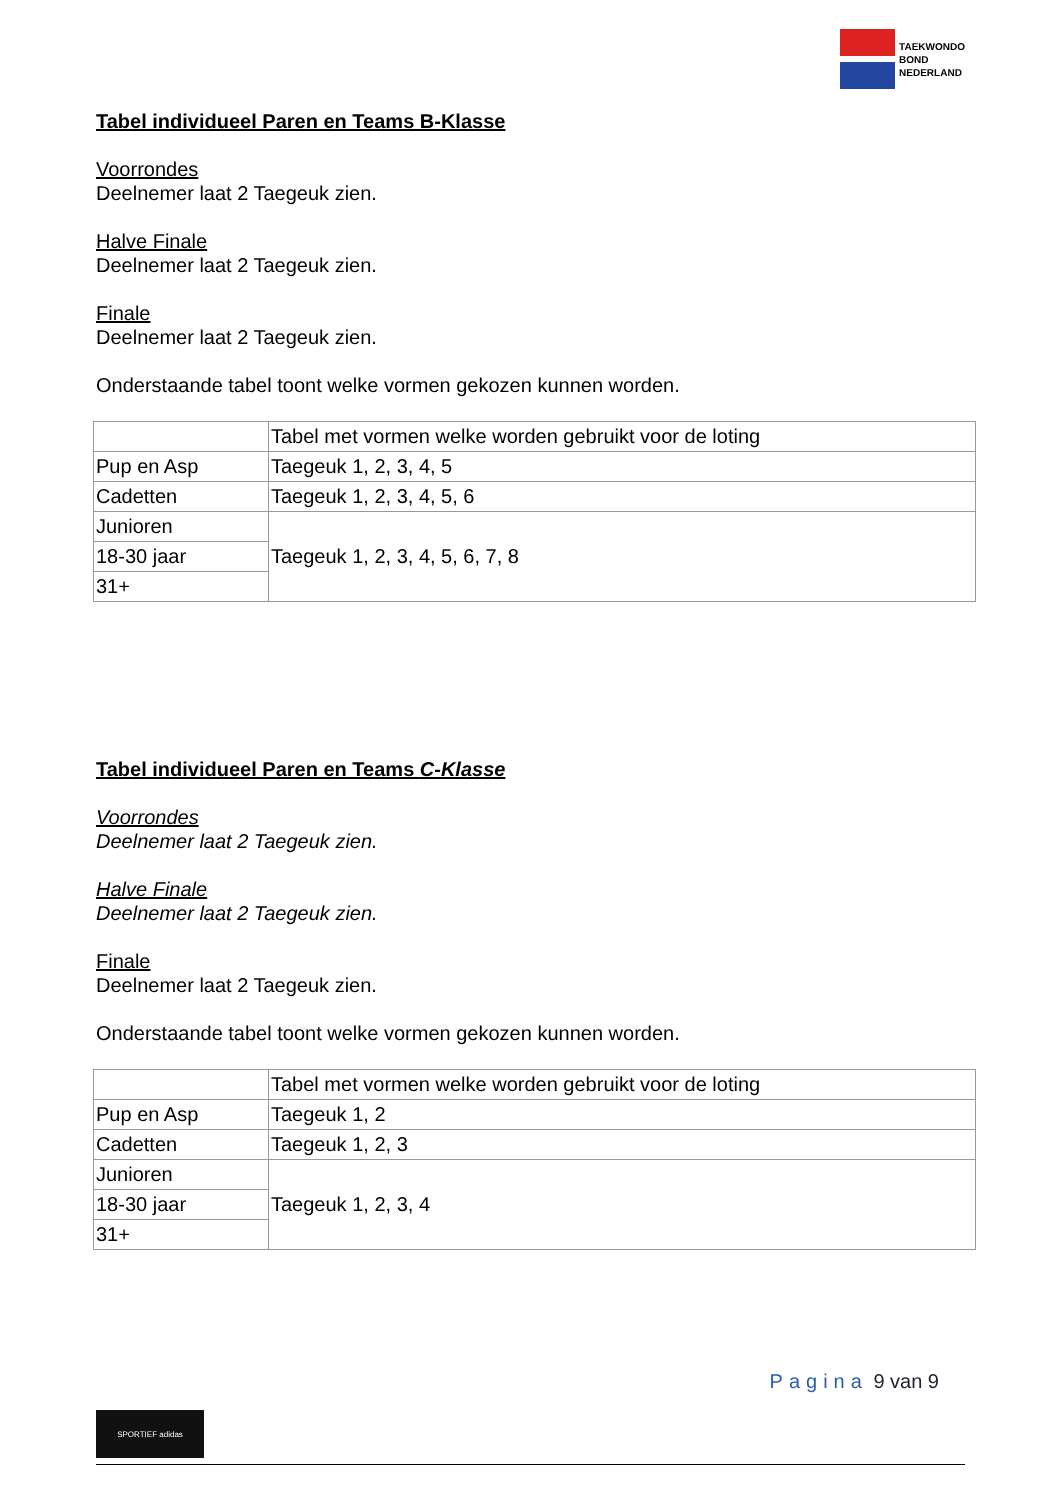TAEKWONDO
BOND
NEDERLAND
Tabel individueel Paren en Teams B-Klasse
Voorrondes
Deelnemer laat 2 Taegeuk zien.
Halve Finale
Deelnemer laat 2 Taegeuk zien.
Finale
Deelnemer laat 2 Taegeuk zien.
Onderstaande tabel toont welke vormen gekozen kunnen worden.
| | Tabel met vormen welke worden gebruikt voor de loting |
| Pup en Asp | Taegeuk 1, 2, 3, 4, 5 |
| Cadetten | Taegeuk 1, 2, 3, 4, 5, 6 |
| Junioren | Taegeuk 1, 2, 3, 4, 5, 6, 7, 8 |
| 18-30 jaar | |
| 31+ | |
Tabel individueel Paren en Teams C-Klasse
Voorrondes
Deelnemer laat 2 Taegeuk zien.
Halve Finale
Deelnemer laat 2 Taegeuk zien.
Finale
Deelnemer laat 2 Taegeuk zien.
Onderstaande tabel toont welke vormen gekozen kunnen worden.
| | Tabel met vormen welke worden gebruikt voor de loting |
| Pup en Asp | Taegeuk 1, 2 |
| Cadetten | Taegeuk 1, 2, 3 |
| Junioren | Taegeuk 1, 2, 3, 4 |
| 18-30 jaar | |
| 31+ | |
SPORTIEF adidas
Pagina 9 van 9